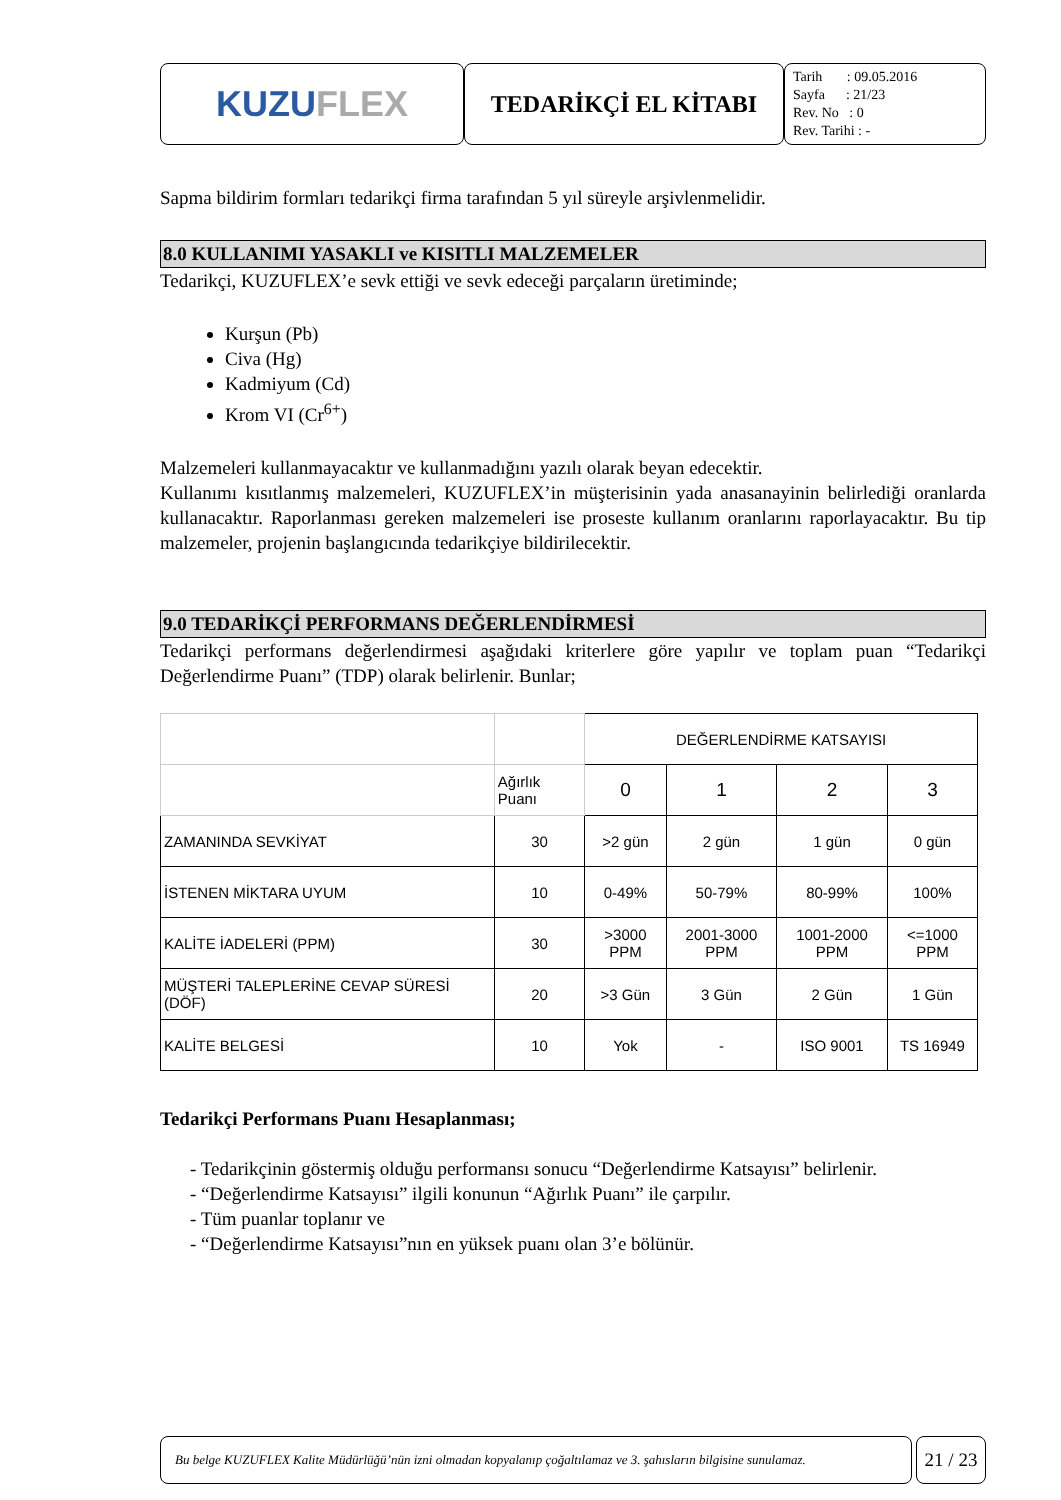KUZU FLEX
TEDARİKÇİ EL KİTABI
Tarih : 09.05.2016
Sayfa : 21/23
Rev. No : 0
Rev. Tarihi : -
Sapma bildirim formları tedarikçi firma tarafından 5 yıl süreyle arşivlenmelidir.
8.0 KULLANIMI YASAKLI ve KISITLI MALZEMELER
Tedarikçi, KUZUFLEX’e sevk ettiği ve sevk edeceği parçaların üretiminde;
Kurşun (Pb)
Civa (Hg)
Kadmiyum (Cd)
Krom VI (Cr<sup>6+</sup>)
Malzemeleri kullanmayacaktır ve kullanmadığını yazılı olarak beyan edecektir.
Kullanımı kısıtlanmış malzemeleri, KUZUFLEX’in müşterisinin yada anasanayinin belirlediği oranlarda kullanacaktır. Raporlanması gereken malzemeleri ise proseste kullanım oranlarını raporlayacaktır. Bu tip malzemeler, projenin başlangıcında tedarikçiye bildirilecektir.
9.0 TEDARİKÇİ PERFORMANS DEĞERLENDİRMESİ
Tedarikçi performans değerlendirmesi aşağıdaki kriterlere göre yapılır ve toplam puan “Tedarikçi Değerlendirme Puanı” (TDP) olarak belirlenir. Bunlar;
| | | DEĞERLENDİRME KATSAYISI | | | |
| | Ağırlık Puanı | 0 | 1 | 2 | 3 |
| ZAMANINDA SEVKİYAT | 30 | >2 gün | 2 gün | 1 gün | 0 gün |
| İSTENEN MİKTARA UYUM | 10 | 0-49% | 50-79% | 80-99% | 100% |
| KALİTE İADELERİ (PPM) | 30 | >3000 PPM | 2001-3000 PPM | 1001-2000 PPM | <=1000 PPM |
| MÜŞTERİ TALEPLERİNE CEVAP SÜRESİ (DÖF) | 20 | >3 Gün | 3 Gün | 2 Gün | 1 Gün |
| KALİTE BELGESİ | 10 | Yok | - | ISO 9001 | TS 16949 |
Tedarikçi Performans Puanı Hesaplanması;
- Tedarikçinin göstermiş olduğu performansı sonucu “Değerlendirme Katsayısı” belirlenir.
- “Değerlendirme Katsayısı” ilgili konunun “Ağırlık Puanı” ile çarpılır.
- Tüm puanlar toplanır ve
- “Değerlendirme Katsayısı”nın en yüksek puanı olan 3’e bölünür.
Bu belge KUZUFLEX Kalite Müdürlüğü’nün izni olmadan kopyalanıp çoğaltılamaz ve 3. şahısların bilgisine sunulamaz.
21 / 23